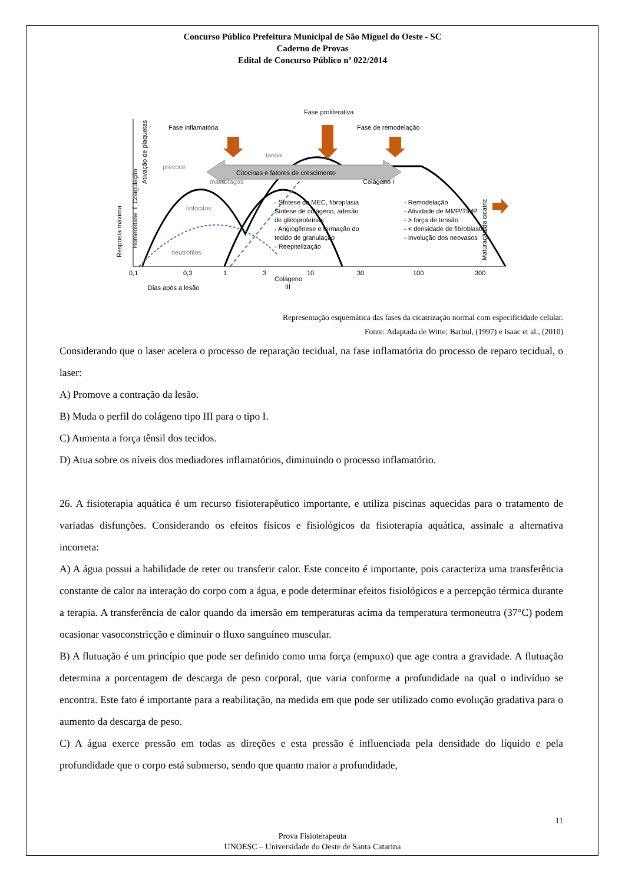Concurso Público Prefeitura Municipal de São Miguel do Oeste - SC
Caderno de Provas
Edital de Concurso Público nº 022/2014
Citocinas e fatores de crescimento
Fase proliferativa
Fase inflamatória
Fase de remodelação
tardia
precoce
macrófagos
linfócitos
neutrófilos
Colágeno I
- Síntese da MEC, fibroplasia
Síntese de colágeno, adesão
de glicoproteínas
- Angiogênese e formação do
tecido de granulação
- Reepitelização
- Remodelação
- Atividade de MMP/TIMP
- > força de tensão
- < densidade de fibroblastos
- Involução dos neovasos
0,1
0,3
1
3
10
30
100
300
Colágeno
III
Dias após a lesão
Resposta máxima
Homeostase ⇧ Coagulação
Ativação de plaquetas
Maturação da cicatriz
Representação esquemática das fases da cicatrização normal com especificidade celular.
Fonte: Adaptada de Witte; Barbul, (1997) e Isaac et al., (2010)
Considerando que o laser acelera o processo de reparação tecidual, na fase inflamatória do processo de reparo tecidual, o laser:
A) Promove a contração da lesão.
B) Muda o perfil do colágeno tipo III para o tipo I.
C) Aumenta a força tênsil dos tecidos.
D) Atua sobre os níveis dos mediadores inflamatórios, diminuindo o processo inflamatório.
26. A fisioterapia aquática é um recurso fisioterapêutico importante, e utiliza piscinas aquecidas para o tratamento de variadas disfunções. Considerando os efeitos físicos e fisiológicos da fisioterapia aquática, assinale a alternativa incorreta:
A) A água possui a habilidade de reter ou transferir calor. Este conceito é importante, pois caracteriza uma transferência constante de calor na interação do corpo com a água, e pode determinar efeitos fisiológicos e a percepção térmica durante a terapia. A transferência de calor quando da imersão em temperaturas acima da temperatura termoneutra (37°C) podem ocasionar vasoconstricção e diminuir o fluxo sanguíneo muscular.
B) A flutuação é um princípio que pode ser definido como uma força (empuxo) que age contra a gravidade. A flutuação determina a porcentagem de descarga de peso corporal, que varia conforme a profundidade na qual o indivíduo se encontra. Este fato é importante para a reabilitação, na medida em que pode ser utilizado como evolução gradativa para o aumento da descarga de peso.
C) A água exerce pressão em todas as direções e esta pressão é influenciada pela densidade do líquido e pela profundidade que o corpo está submerso, sendo que quanto maior a profundidade,
11
Prova Fisioterapeuta
UNOESC – Universidade do Oeste de Santa Catarina